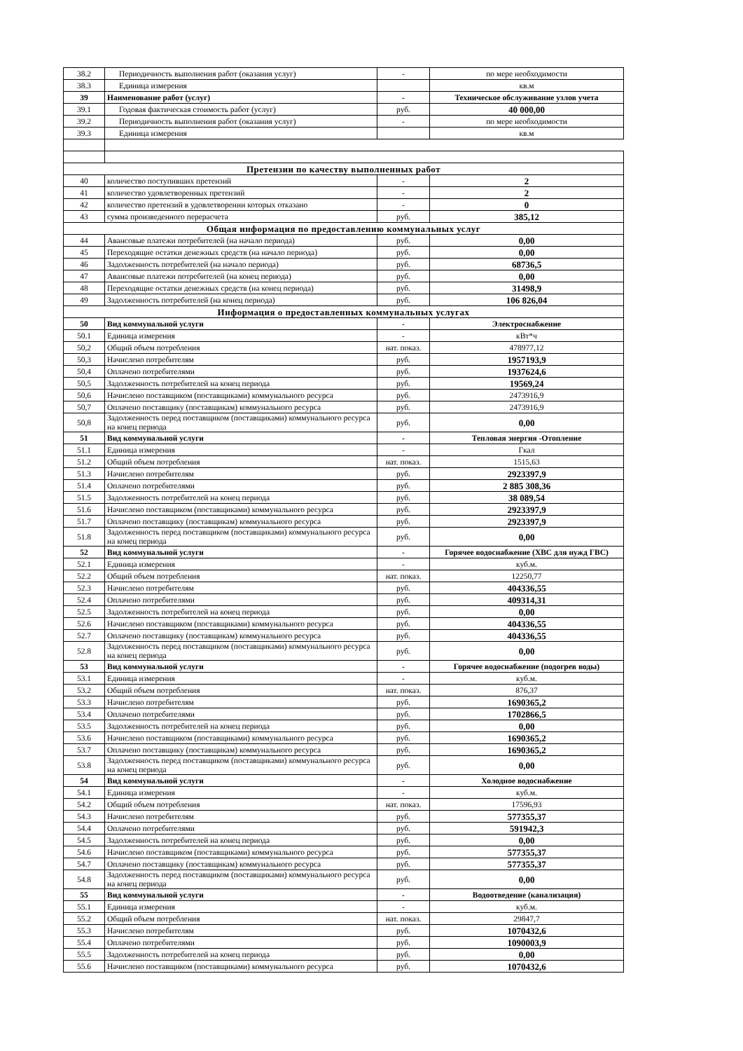| 38.2 | Периодичность выполнения работ (оказания услуг) | - | по мере необходимости |
| 38.3 | Единица измерения | | кв.м |
| 39 | Наименование работ (услуг) | - | Техническое обслуживание узлов учета |
| 39.1 | Годовая фактическая стоимость работ (услуг) | руб. | 40 000,00 |
| 39.2 | Периодичность выполнения работ (оказания услуг) | - | по мере необходимости |
| 39.3 | Единица измерения | | кв.м |
| Претензии по качеству выполненных работ | | | |
| 40 | количество поступивших претензий | - | 2 |
| 41 | количество удовлетворенных претензий | - | 2 |
| 42 | количество претензий в удовлетворении которых отказано | - | 0 |
| 43 | сумма произведенного перерасчета | руб. | 385,12 |
| Общая информация по предоставлению коммунальных услуг | | | |
| 44 | Авансовые платежи потребителей (на начало периода) | руб. | 0,00 |
| 45 | Переходящие остатки денежных средств (на начало периода) | руб. | 0,00 |
| 46 | Задолженность потребителей (на начало периода) | руб. | 68736,5 |
| 47 | Авансовые платежи потребителей (на конец периода) | руб. | 0,00 |
| 48 | Переходящие остатки денежных средств (на конец периода) | руб. | 31498,9 |
| 49 | Задолженность потребителей (на конец периода) | руб. | 106 826,04 |
| Информация о предоставленных коммунальных услугах | | | |
| 50 | Вид коммунальной услуги | - | Электроснабжение |
| 50.1 | Единица измерения | - | кВт*ч |
| 50,2 | Общий объем потребления | нат. показ. | 478977,12 |
| 50,3 | Начислено потребителям | руб. | 1957193,9 |
| 50,4 | Оплачено потребителями | руб. | 1937624,6 |
| 50,5 | Задолженность потребителей на конец периода | руб. | 19569,24 |
| 50,6 | Начислено поставщиком (поставщиками) коммунального ресурса | руб. | 2473916,9 |
| 50,7 | Оплачено поставщику (поставщикам) коммунального ресурса | руб. | 2473916,9 |
| 50,8 | Задолженность перед поставщиком (поставщиками) коммунального ресурса на конец периода | руб. | 0,00 |
| 51 | Вид коммунальной услуги | - | Тепловая энергия -Отопление |
| 51.1 | Единица измерения | - | Гкал |
| 51.2 | Общий объем потребления | нат. показ. | 1515,63 |
| 51.3 | Начислено потребителям | руб. | 2923397,9 |
| 51.4 | Оплачено потребителями | руб. | 2 885 308,36 |
| 51.5 | Задолженность потребителей на конец периода | руб. | 38 089,54 |
| 51.6 | Начислено поставщиком (поставщиками) коммунального ресурса | руб. | 2923397,9 |
| 51.7 | Оплачено поставщику (поставщикам) коммунального ресурса | руб. | 2923397,9 |
| 51.8 | Задолженность перед поставщиком (поставщиками) коммунального ресурса на конец периода | руб. | 0,00 |
| 52 | Вид коммунальной услуги | - | Горячее водоснабжение (ХВС для нужд ГВС) |
| 52.1 | Единица измерения | - | куб.м. |
| 52.2 | Общий объем потребления | нат. показ. | 12250,77 |
| 52.3 | Начислено потребителям | руб. | 404336,55 |
| 52.4 | Оплачено потребителями | руб. | 409314,31 |
| 52.5 | Задолженность потребителей на конец периода | руб. | 0,00 |
| 52.6 | Начислено поставщиком (поставщиками) коммунального ресурса | руб. | 404336,55 |
| 52.7 | Оплачено поставщику (поставщикам) коммунального ресурса | руб. | 404336,55 |
| 52.8 | Задолженность перед поставщиком (поставщиками) коммунального ресурса на конец периода | руб. | 0,00 |
| 53 | Вид коммунальной услуги | - | Горячее водоснабжение (подогрев воды) |
| 53.1 | Единица измерения | - | куб.м. |
| 53.2 | Общий объем потребления | нат. показ. | 876,37 |
| 53.3 | Начислено потребителям | руб. | 1690365,2 |
| 53.4 | Оплачено потребителями | руб. | 1702866,5 |
| 53.5 | Задолженность потребителей на конец периода | руб. | 0,00 |
| 53.6 | Начислено поставщиком (поставщиками) коммунального ресурса | руб. | 1690365,2 |
| 53.7 | Оплачено поставщику (поставщикам) коммунального ресурса | руб. | 1690365,2 |
| 53.8 | Задолженность перед поставщиком (поставщиками) коммунального ресурса на конец периода | руб. | 0,00 |
| 54 | Вид коммунальной услуги | - | Холодное водоснабжение |
| 54.1 | Единица измерения | - | куб.м. |
| 54.2 | Общий объем потребления | нат. показ. | 17596,93 |
| 54.3 | Начислено потребителям | руб. | 577355,37 |
| 54.4 | Оплачено потребителями | руб. | 591942,3 |
| 54.5 | Задолженность потребителей на конец периода | руб. | 0,00 |
| 54.6 | Начислено поставщиком (поставщиками) коммунального ресурса | руб. | 577355,37 |
| 54.7 | Оплачено поставщику (поставщикам) коммунального ресурса | руб. | 577355,37 |
| 54.8 | Задолженность перед поставщиком (поставщиками) коммунального ресурса на конец периода | руб. | 0,00 |
| 55 | Вид коммунальной услуги | - | Водоотведение (канализация) |
| 55.1 | Единица измерения | - | куб.м. |
| 55.2 | Общий объем потребления | нат. показ. | 29847,7 |
| 55.3 | Начислено потребителям | руб. | 1070432,6 |
| 55.4 | Оплачено потребителями | руб. | 1090003,9 |
| 55.5 | Задолженность потребителей на конец периода | руб. | 0,00 |
| 55.6 | Начислено поставщиком (поставщиками) коммунального ресурса | руб. | 1070432,6 |